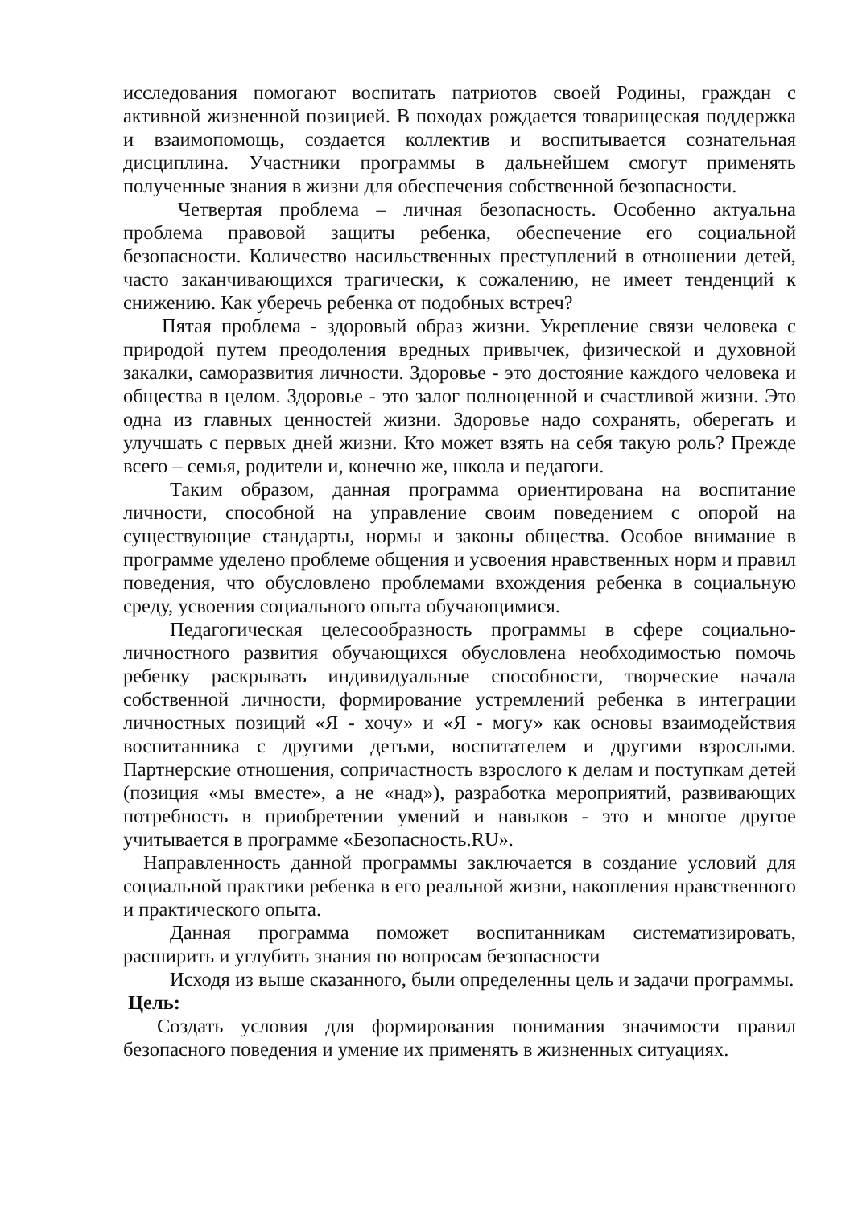исследования помогают воспитать патриотов своей Родины, граждан с активной жизненной позицией. В походах рождается товарищеская поддержка и взаимопомощь, создается коллектив и воспитывается сознательная дисциплина. Участники программы в дальнейшем смогут применять полученные знания в жизни для обеспечения собственной безопасности.
Четвертая проблема – личная безопасность. Особенно актуальна проблема правовой защиты ребенка, обеспечение его социальной безопасности. Количество насильственных преступлений в отношении детей, часто заканчивающихся трагически, к сожалению, не имеет тенденций к снижению. Как уберечь ребенка от подобных встреч?
Пятая проблема - здоровый образ жизни. Укрепление связи человека с природой путем преодоления вредных привычек, физической и духовной закалки, саморазвития личности. Здоровье - это достояние каждого человека и общества в целом. Здоровье - это залог полноценной и счастливой жизни. Это одна из главных ценностей жизни. Здоровье надо сохранять, оберегать и улучшать с первых дней жизни. Кто может взять на себя такую роль? Прежде всего – семья, родители и, конечно же, школа и педагоги.
Таким образом, данная программа ориентирована на воспитание личности, способной на управление своим поведением с опорой на существующие стандарты, нормы и законы общества. Особое внимание в программе уделено проблеме общения и усвоения нравственных норм и правил поведения, что обусловлено проблемами вхождения ребенка в социальную среду, усвоения социального опыта обучающимися.
Педагогическая целесообразность программы в сфере социально-личностного развития обучающихся обусловлена необходимостью помочь ребенку раскрывать индивидуальные способности, творческие начала собственной личности, формирование устремлений ребенка в интеграции личностных позиций «Я - хочу» и «Я - могу» как основы взаимодействия воспитанника с другими детьми, воспитателем и другими взрослыми. Партнерские отношения, сопричастность взрослого к делам и поступкам детей (позиция «мы вместе», а не «над»), разработка мероприятий, развивающих потребность в приобретении умений и навыков - это и многое другое учитывается в программе «Безопасность.RU».
Направленность данной программы заключается в создание условий для социальной практики ребенка в его реальной жизни, накопления нравственного и практического опыта.
Данная программа поможет воспитанникам систематизировать, расширить и углубить знания по вопросам безопасности
Исходя из выше сказанного, были определенны цель и задачи программы.
Цель:
Создать условия для формирования понимания значимости правил безопасного поведения и умение их применять в жизненных ситуациях.